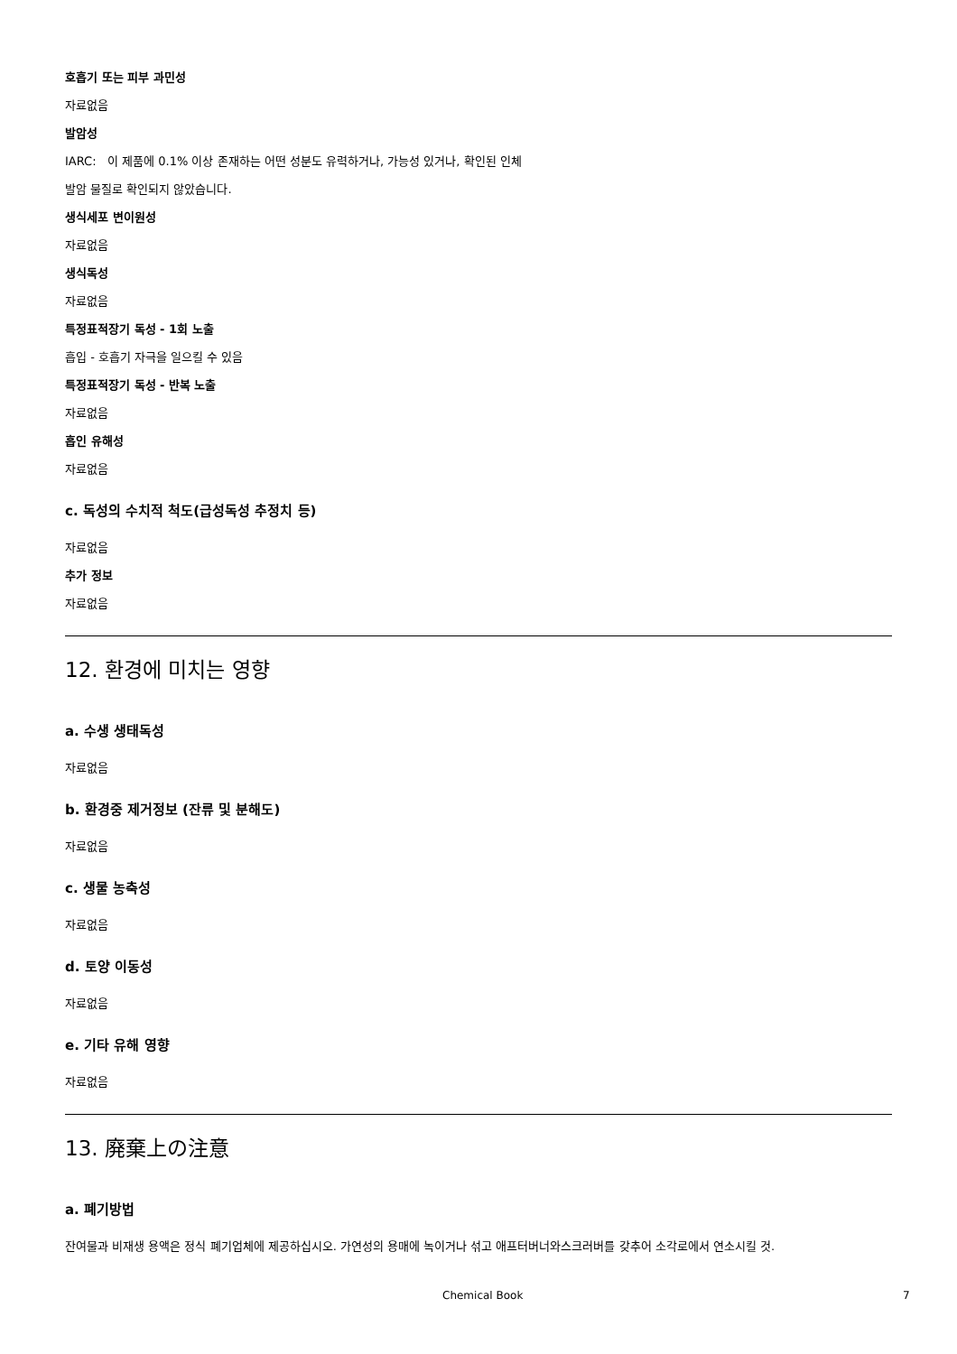호흡기 또는 피부 과민성
자료없음
발암성
IARC: 이 제품에 0.1% 이상 존재하는 어떤 성분도 유력하거나, 가능성 있거나, 확인된 인체
발암 물질로 확인되지 않았습니다.
생식세포 변이원성
자료없음
생식독성
자료없음
특정표적장기 독성 - 1회 노출
흡입 - 호흡기 자극을 일으킬 수 있음
특정표적장기 독성 - 반복 노출
자료없음
흡인 유해성
자료없음
c. 독성의 수치적 척도(급성독성 추정치 등)
자료없음
추가 정보
자료없음
12. 환경에 미치는 영향
a. 수생 생태독성
자료없음
b. 환경중 제거정보 (잔류 및 분해도)
자료없음
c. 생물 농축성
자료없음
d. 토양 이동성
자료없음
e. 기타 유해 영향
자료없음
13. 廃棄上の注意
a. 폐기방법
잔여물과 비재생 용액은 정식 폐기업체에 제공하십시오. 가연성의 용매에 녹이거나 섞고 애프터버너와스크러버를 갖추어 소각로에서 연소시킬 것.
Chemical Book 7